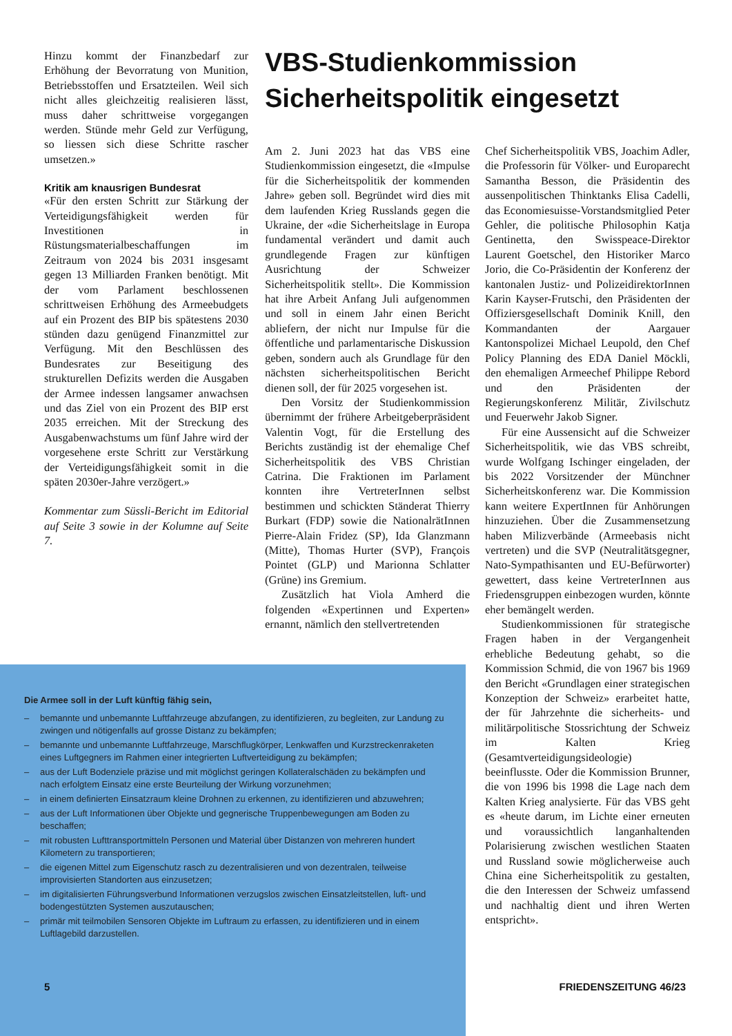Hinzu kommt der Finanzbedarf zur Erhöhung der Bevorratung von Munition, Betriebsstoffen und Ersatzteilen. Weil sich nicht alles gleichzeitig realisieren lässt, muss daher schrittweise vorgegangen werden. Stünde mehr Geld zur Verfügung, so liessen sich diese Schritte rascher umsetzen.»
Kritik am knausrigen Bundesrat
«Für den ersten Schritt zur Stärkung der Verteidigungsfähigkeit werden für Investitionen in Rüstungsmaterialbeschaffungen im Zeitraum von 2024 bis 2031 insgesamt gegen 13 Milliarden Franken benötigt. Mit der vom Parlament beschlossenen schrittweisen Erhöhung des Armeebudgets auf ein Prozent des BIP bis spätestens 2030 stünden dazu genügend Finanzmittel zur Verfügung. Mit den Beschlüssen des Bundesrates zur Beseitigung des strukturellen Defizits werden die Ausgaben der Armee indessen langsamer anwachsen und das Ziel von ein Prozent des BIP erst 2035 erreichen. Mit der Streckung des Ausgabenwachstums um fünf Jahre wird der vorgesehene erste Schritt zur Verstärkung der Verteidigungsfähigkeit somit in die späten 2030er-Jahre verzögert.»
Kommentar zum Süssli-Bericht im Editorial auf Seite 3 sowie in der Kolumne auf Seite 7.
VBS-Studienkommission Sicherheitspolitik eingesetzt
Am 2. Juni 2023 hat das VBS eine Studienkommission eingesetzt, die «Impulse für die Sicherheitspolitik der kommenden Jahre» geben soll. Begründet wird dies mit dem laufenden Krieg Russlands gegen die Ukraine, der «die Sicherheitslage in Europa fundamental verändert und damit auch grundlegende Fragen zur künftigen Ausrichtung der Schweizer Sicherheitspolitik stellt». Die Kommission hat ihre Arbeit Anfang Juli aufgenommen und soll in einem Jahr einen Bericht abliefern, der nicht nur Impulse für die öffentliche und parlamentarische Diskussion geben, sondern auch als Grundlage für den nächsten sicherheitspolitischen Bericht dienen soll, der für 2025 vorgesehen ist.
Den Vorsitz der Studienkommission übernimmt der frühere Arbeitgeberpräsident Valentin Vogt, für die Erstellung des Berichts zuständig ist der ehemalige Chef Sicherheitspolitik des VBS Christian Catrina. Die Fraktionen im Parlament konnten ihre VertreterInnen selbst bestimmen und schickten Ständerat Thierry Burkart (FDP) sowie die NationalrätInnen Pierre-Alain Fridez (SP), Ida Glanzmann (Mitte), Thomas Hurter (SVP), François Pointet (GLP) und Marionna Schlatter (Grüne) ins Gremium.
Zusätzlich hat Viola Amherd die folgenden «Expertinnen und Experten» ernannt, nämlich den stellvertretenden
Chef Sicherheitspolitik VBS, Joachim Adler, die Professorin für Völker- und Europarecht Samantha Besson, die Präsidentin des aussenpolitischen Thinktanks Elisa Cadelli, das Economiesuisse-Vorstandsmitglied Peter Gehler, die politische Philosophin Katja Gentinetta, den Swisspeace-Direktor Laurent Goetschel, den Historiker Marco Jorio, die Co-Präsidentin der Konferenz der kantonalen Justiz- und PolizeidirektorInnen Karin Kayser-Frutschi, den Präsidenten der Offiziersgesellschaft Dominik Knill, den Kommandanten der Aargauer Kantonspolizei Michael Leupold, den Chef Policy Planning des EDA Daniel Möckli, den ehemaligen Armeechef Philippe Rebord und den Präsidenten der Regierungskonferenz Militär, Zivilschutz und Feuerwehr Jakob Signer.
Für eine Aussensicht auf die Schweizer Sicherheitspolitik, wie das VBS schreibt, wurde Wolfgang Ischinger eingeladen, der bis 2022 Vorsitzender der Münchner Sicherheitskonferenz war. Die Kommission kann weitere ExpertInnen für Anhörungen hinzuziehen. Über die Zusammensetzung haben Milizverbände (Armeebasis nicht vertreten) und die SVP (Neutralitätsgegner, Nato-Sympathisanten und EU-Befürworter) gewettert, dass keine VertreterInnen aus Friedensgruppen einbezogen wurden, könnte eher bemängelt werden.
Studienkommissionen für strategische Fragen haben in der Vergangenheit erhebliche Bedeutung gehabt, so die Kommission Schmid, die von 1967 bis 1969 den Bericht «Grundlagen einer strategischen Konzeption der Schweiz» erarbeitet hatte, der für Jahrzehnte die sicherheits- und militärpolitische Stossrichtung der Schweiz im Kalten Krieg (Gesamtverteidigungsideologie) beeinflusste. Oder die Kommission Brunner, die von 1996 bis 1998 die Lage nach dem Kalten Krieg analysierte. Für das VBS geht es «heute darum, im Lichte einer erneuten und voraussichtlich langanhaltenden Polarisierung zwischen westlichen Staaten und Russland sowie möglicherweise auch China eine Sicherheitspolitik zu gestalten, die den Interessen der Schweiz umfassend und nachhaltig dient und ihren Werten entspricht».
Die Armee soll in der Luft künftig fähig sein,
– bemannte und unbemannte Luftfahrzeuge abzufangen, zu identifizieren, zu begleiten, zur Landung zu zwingen und nötigenfalls auf grosse Distanz zu bekämpfen;
– bemannte und unbemannte Luftfahrzeuge, Marschflugkörper, Lenkwaffen und Kurzstreckenraketen eines Luftgegners im Rahmen einer integrierten Luftverteidigung zu bekämpfen;
– aus der Luft Bodenziele präzise und mit möglichst geringen Kollateralschäden zu bekämpfen und nach erfolgtem Einsatz eine erste Beurteilung der Wirkung vorzunehmen;
– in einem definierten Einsatzraum kleine Drohnen zu erkennen, zu identifizieren und abzuwehren;
– aus der Luft Informationen über Objekte und gegnerische Truppenbewegungen am Boden zu beschaffen;
– mit robusten Lufttransportmitteln Personen und Material über Distanzen von mehreren hundert Kilometern zu transportieren;
– die eigenen Mittel zum Eigenschutz rasch zu dezentralisieren und von dezentralen, teilweise improvisierten Standorten aus einzusetzen;
– im digitalisierten Führungsverbund Informationen verzugslos zwischen Einsatzleitstellen, luft- und bodengestützten Systemen auszutauschen;
– primär mit teilmobilen Sensoren Objekte im Luftraum zu erfassen, zu identifizieren und in einem Luftlagebild darzustellen.
5 FRIEDENSZEITUNG 46/23